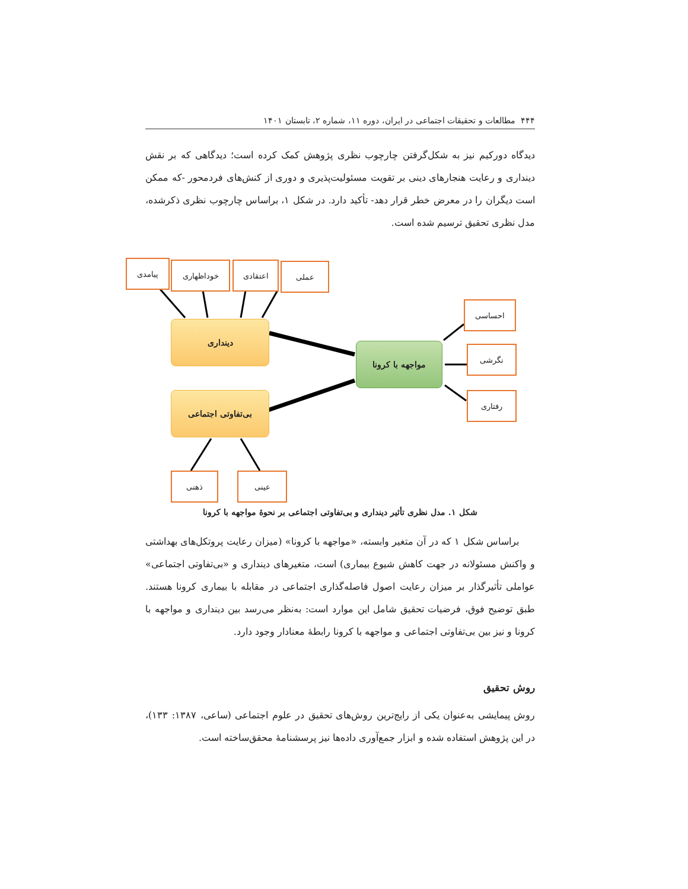۴۴۴ مطالعات و تحقیقات اجتماعی در ایران، دوره ۱۱، شماره ۲، تابستان ۱۴۰۱
دیدگاه دورکیم نیز به شکل‌گرفتن چارچوب نظری پژوهش کمک کرده است؛ دیدگاهی که بر نقش دینداری و رعایت هنجارهای دینی بر تقویت مسئولیت‌پذیری و دوری از کنش‌های فردمحور -که ممکن است دیگران را در معرض خطر قرار دهد- تأکید دارد. در شکل ۱، براساس چارچوب نظری ذکرشده، مدل نظری تحقیق ترسیم شده است.
پیامدی خوداظهاری اعتقادی عملی
دینداری
بی‌تفاوتی اجتماعی
مواجهه با کرونا
احساسی
نگرشی
رفتاری
ذهنی عینی
شکل ۱. مدل نظری تأثیر دینداری و بی‌تفاوتی اجتماعی بر نحوۀ مواجهه با کرونا
براساس شکل ۱ که در آن متغیر وابسته، «مواجهه با کرونا» (میزان رعایت پروتکل‌های بهداشتی و واکنش مسئولانه در جهت کاهش شیوع بیماری) است، متغیرهای دینداری و «بی‌تفاوتی اجتماعی» عواملی تأثیرگذار بر میزان رعایت اصول فاصله‌گذاری اجتماعی در مقابله با بیماری کرونا هستند. طبق توضیح فوق، فرضیات تحقیق شامل این موارد است: به‌نظر می‌رسد بین دینداری و مواجهه با کرونا و نیز بین بی‌تفاوتی اجتماعی و مواجهه با کرونا رابطۀ معنادار وجود دارد.
روش تحقیق
روش پیمایشی به‌عنوان یکی از رایج‌ترین روش‌های تحقیق در علوم اجتماعی (ساعی، ۱۳۸۷: ۱۳۳)، در این پژوهش استفاده شده و ابزار جمع‌آوری داده‌ها نیز پرسشنامۀ محقق‌ساخته است.